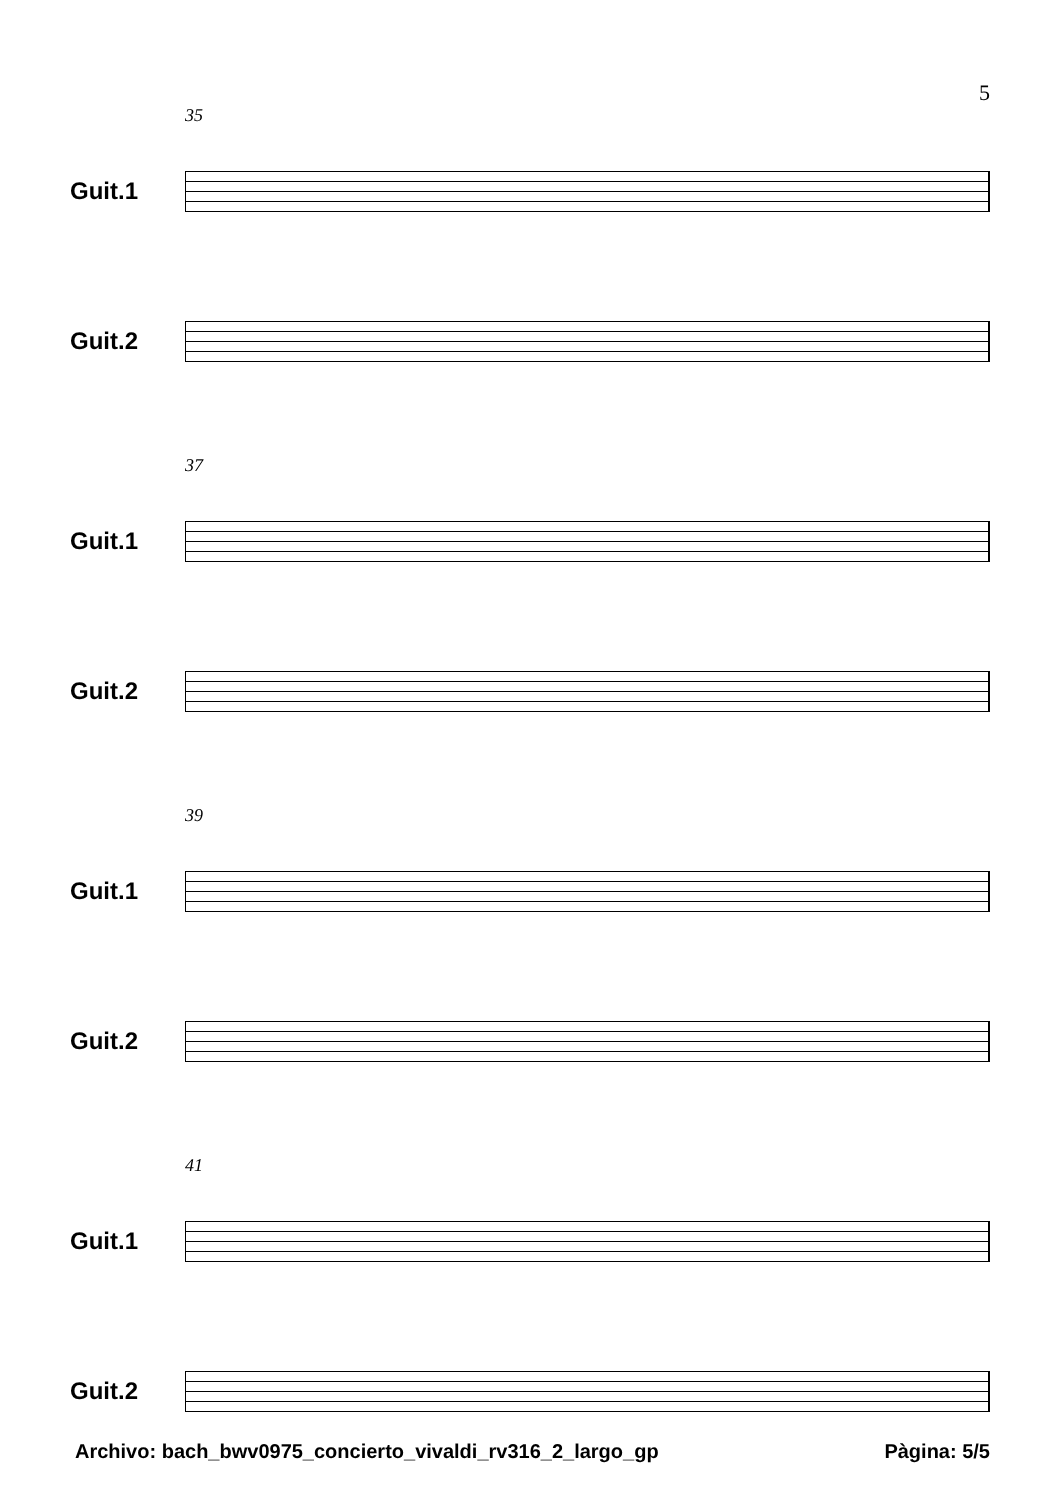5
35
Guit.1
Guit.2
37
Guit.1
Guit.2
39
Guit.1
Guit.2
41
Guit.1
Guit.2
Archivo: bach_bwv0975_concierto_vivaldi_rv316_2_largo_gp Pàgina: 5/5